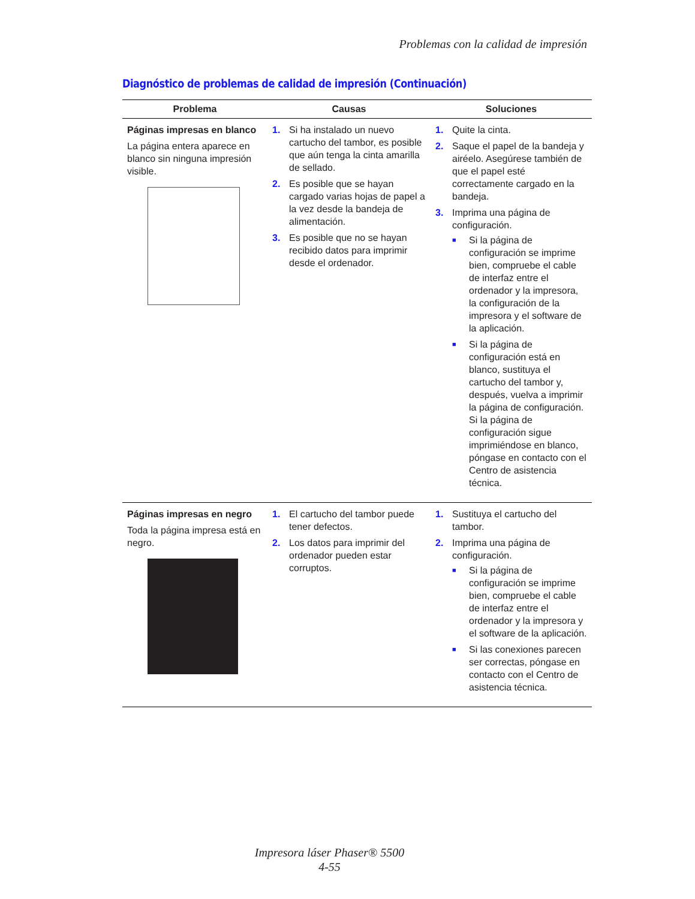Problemas con la calidad de impresión
Diagnóstico de problemas de calidad de impresión (Continuación)
| Problema | Causas | Soluciones |
| --- | --- | --- |
| Páginas impresas en blanco La página entera aparece en blanco sin ninguna impresión visible. | 1. Si ha instalado un nuevo cartucho del tambor, es posible que aún tenga la cinta amarilla de sellado. 2. Es posible que se hayan cargado varias hojas de papel a la vez desde la bandeja de alimentación. 3. Es posible que no se hayan recibido datos para imprimir desde el ordenador. | 1. Quite la cinta. 2. Saque el papel de la bandeja y airéelo. Asegúrese también de que el papel esté correctamente cargado en la bandeja. 3. Imprima una página de configuración. ■ Si la página de configuración se imprime bien, compruebe el cable de interfaz entre el ordenador y la impresora, la configuración de la impresora y el software de la aplicación. ■ Si la página de configuración está en blanco, sustituya el cartucho del tambor y, después, vuelva a imprimir la página de configuración. Si la página de configuración sigue imprimiéndose en blanco, póngase en contacto con el Centro de asistencia técnica. |
| Páginas impresas en negro Toda la página impresa está en negro. | 1. El cartucho del tambor puede tener defectos. 2. Los datos para imprimir del ordenador pueden estar corruptos. | 1. Sustituya el cartucho del tambor. 2. Imprima una página de configuración. ■ Si la página de configuración se imprime bien, compruebe el cable de interfaz entre el ordenador y la impresora y el software de la aplicación. ■ Si las conexiones parecen ser correctas, póngase en contacto con el Centro de asistencia técnica. |
Impresora láser Phaser® 5500
4-55